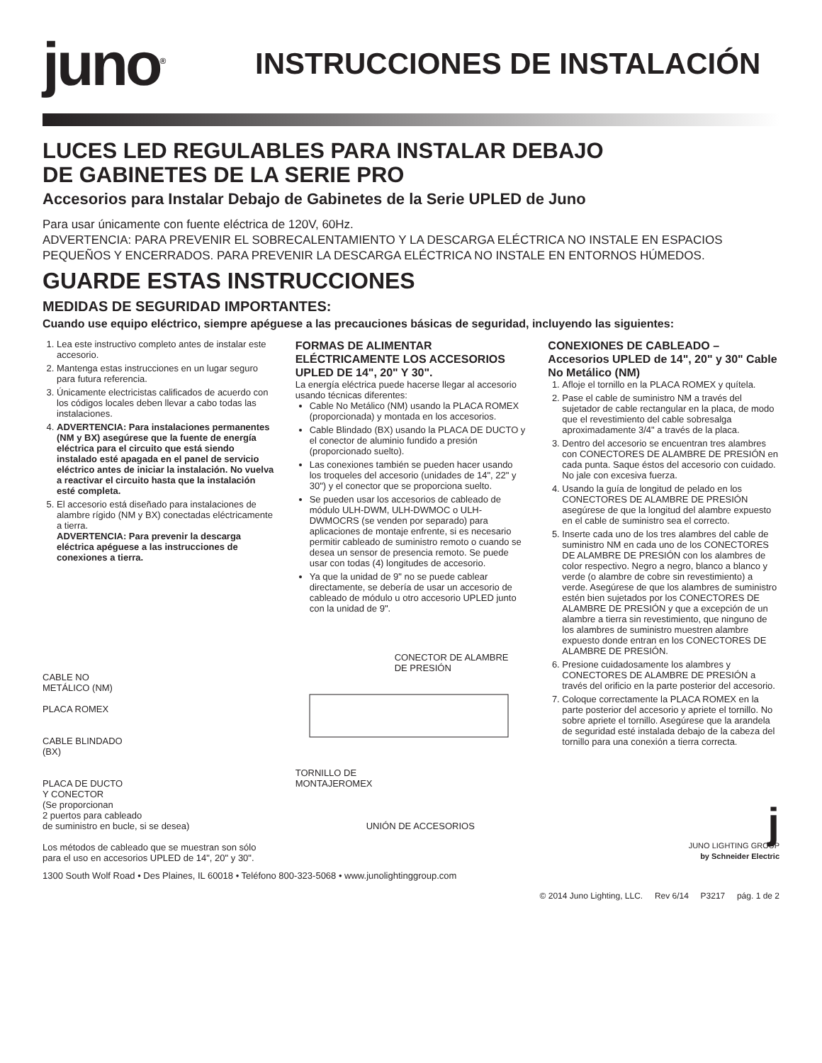juno<sup>®</sup>
INSTRUCCIONES DE INSTALACIÓN
LUCES LED REGULABLES PARA INSTALAR DEBAJO
DE GABINETES DE LA SERIE PRO
Accesorios para Instalar Debajo de Gabinetes de la Serie UPLED de Juno
Para usar únicamente con fuente eléctrica de 120V, 60Hz.
ADVERTENCIA: PARA PREVENIR EL SOBRECALENTAMIENTO Y LA DESCARGA ELÉCTRICA NO INSTALE EN ESPACIOS PEQUEÑOS Y ENCERRADOS. PARA PREVENIR LA DESCARGA ELÉCTRICA NO INSTALE EN ENTORNOS HÚMEDOS.
GUARDE ESTAS INSTRUCCIONES
MEDIDAS DE SEGURIDAD IMPORTANTES:
Cuando use equipo eléctrico, siempre apéguese a las precauciones básicas de seguridad, incluyendo las siguientes:
1. Lea este instructivo completo antes de instalar este accesorio.
2. Mantenga estas instrucciones en un lugar seguro para futura referencia.
3. Únicamente electricistas calificados de acuerdo con los códigos locales deben llevar a cabo todas las instalaciones.
4. ADVERTENCIA: Para instalaciones permanentes (NM y BX) asegúrese que la fuente de energía eléctrica para el circuito que está siendo instalado esté apagada en el panel de servicio eléctrico antes de iniciar la instalación. No vuelva a reactivar el circuito hasta que la instalación esté completa.
5. El accesorio está diseñado para instalaciones de alambre rígido (NM y BX) conectadas eléctricamente a tierra.
ADVERTENCIA: Para prevenir la descarga eléctrica apéguese a las instrucciones de conexiones a tierra.
CABLE NO
METÁLICO (NM)
PLACA ROMEX
CABLE BLINDADO
(BX)
PLACA DE DUCTO
Y CONECTOR
(Se proporcionan
2 puertos para cableado
de suministro en bucle, si se desea)
Los métodos de cableado que se muestran son sólo para el uso en accesorios UPLED de 14", 20" y 30".
FORMAS DE ALIMENTAR ELÉCTRICAMENTE LOS ACCESORIOS UPLED DE 14", 20" Y 30".
La energía eléctrica puede hacerse llegar al accesorio usando técnicas diferentes:
Cable No Metálico (NM) usando la PLACA ROMEX (proporcionada) y montada en los accesorios.
Cable Blindado (BX) usando la PLACA DE DUCTO y el conector de aluminio fundido a presión (proporcionado suelto).
Las conexiones también se pueden hacer usando los troqueles del accesorio (unidades de 14", 22" y 30") y el conector que se proporciona suelto.
Se pueden usar los accesorios de cableado de módulo ULH-DWM, ULH-DWMOC o ULH-DWMOCRS (se venden por separado) para aplicaciones de montaje enfrente, si es necesario permitir cableado de suministro remoto o cuando se desea un sensor de presencia remoto. Se puede usar con todas (4) longitudes de accesorio.
Ya que la unidad de 9" no se puede cablear directamente, se debería de usar un accesorio de cableado de módulo u otro accesorio UPLED junto con la unidad de 9".
CONECTOR DE ALAMBRE
DE PRESIÓN
TORNILLO DE
MONTAJEROMEX
UNIÓN DE ACCESORIOS
CONEXIONES DE CABLEADO – Accesorios UPLED de 14", 20" y 30" Cable No Metálico (NM)
1. Afloje el tornillo en la PLACA ROMEX y quítela.
2. Pase el cable de suministro NM a través del sujetador de cable rectangular en la placa, de modo que el revestimiento del cable sobresalga aproximadamente 3/4" a través de la placa.
3. Dentro del accesorio se encuentran tres alambres con CONECTORES DE ALAMBRE DE PRESIÓN en cada punta. Saque éstos del accesorio con cuidado. No jale con excesiva fuerza.
4. Usando la guía de longitud de pelado en los CONECTORES DE ALAMBRE DE PRESIÓN asegúrese de que la longitud del alambre expuesto en el cable de suministro sea el correcto.
5. Inserte cada uno de los tres alambres del cable de suministro NM en cada uno de los CONECTORES DE ALAMBRE DE PRESIÓN con los alambres de color respectivo. Negro a negro, blanco a blanco y verde (o alambre de cobre sin revestimiento) a verde. Asegúrese de que los alambres de suministro estén bien sujetados por los CONECTORES DE ALAMBRE DE PRESIÓN y que a excepción de un alambre a tierra sin revestimiento, que ninguno de los alambres de suministro muestren alambre expuesto donde entran en los CONECTORES DE ALAMBRE DE PRESIÓN.
6. Presione cuidadosamente los alambres y CONECTORES DE ALAMBRE DE PRESIÓN a través del orificio en la parte posterior del accesorio.
7. Coloque correctamente la PLACA ROMEX en la parte posterior del accesorio y apriete el tornillo. No sobre apriete el tornillo. Asegúrese que la arandela de seguridad esté instalada debajo de la cabeza del tornillo para una conexión a tierra correcta.
j
JUNO LIGHTING GROUP
by Schneider Electric
1300 South Wolf Road • Des Plaines, IL 60018 • Teléfono 800-323-5068 • www.junolightinggroup.com
© 2014 Juno Lighting, LLC. Rev 6/14 P3217 pág. 1 de 2